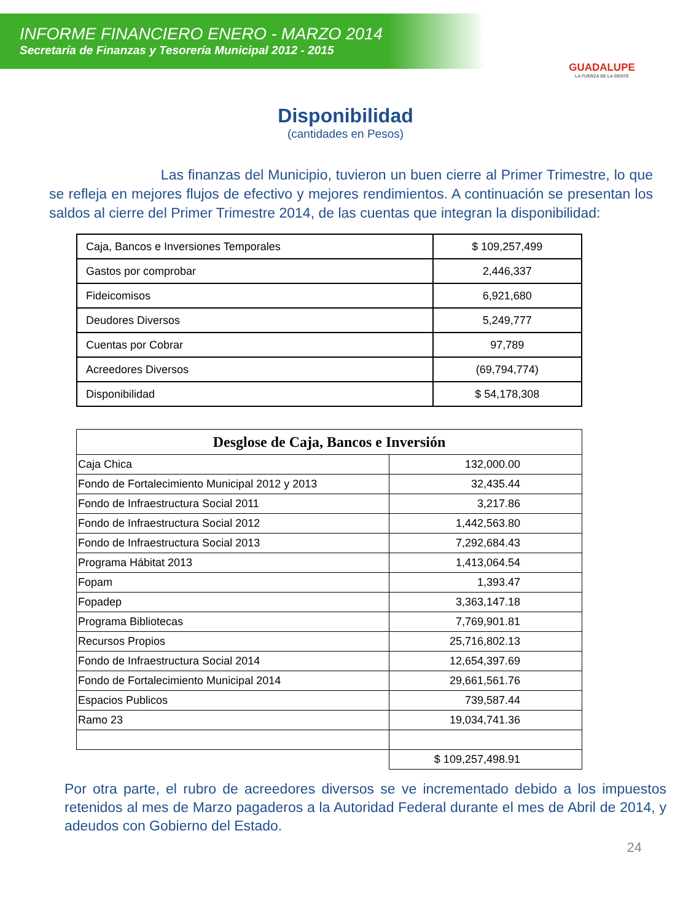INFORME FINANCIERO ENERO - MARZO 2014
Secretaría de Finanzas y Tesorería Municipal 2012 - 2015
GUADALUPE
LA FUERZA DE LA GENTE
Disponibilidad
(cantidades en Pesos)
Las finanzas del Municipio, tuvieron un buen cierre al Primer Trimestre, lo que se refleja en mejores flujos de efectivo y mejores rendimientos. A continuación se presentan los saldos al cierre del Primer Trimestre 2014, de las cuentas que integran la disponibilidad:
| Caja, Bancos e Inversiones Temporales | $ 109,257,499 |
| Gastos por comprobar | 2,446,337 |
| Fideicomisos | 6,921,680 |
| Deudores Diversos | 5,249,777 |
| Cuentas por Cobrar | 97,789 |
| Acreedores Diversos | (69,794,774) |
| Disponibilidad | $ 54,178,308 |
| Desglose de Caja, Bancos e Inversión | |
| --- | --- |
| Caja Chica | 132,000.00 |
| Fondo de Fortalecimiento Municipal 2012 y 2013 | 32,435.44 |
| Fondo de Infraestructura Social 2011 | 3,217.86 |
| Fondo de Infraestructura Social 2012 | 1,442,563.80 |
| Fondo de Infraestructura Social 2013 | 7,292,684.43 |
| Programa Hábitat 2013 | 1,413,064.54 |
| Fopam | 1,393.47 |
| Fopadep | 3,363,147.18 |
| Programa Bibliotecas | 7,769,901.81 |
| Recursos Propios | 25,716,802.13 |
| Fondo de Infraestructura Social 2014 | 12,654,397.69 |
| Fondo de Fortalecimiento Municipal 2014 | 29,661,561.76 |
| Espacios Publicos | 739,587.44 |
| Ramo 23 | 19,034,741.36 |
| | $ 109,257,498.91 |
Por otra parte, el rubro de acreedores diversos se ve incrementado debido a los impuestos retenidos al mes de Marzo pagaderos a la Autoridad Federal durante el mes de Abril de 2014, y adeudos con Gobierno del Estado.
24